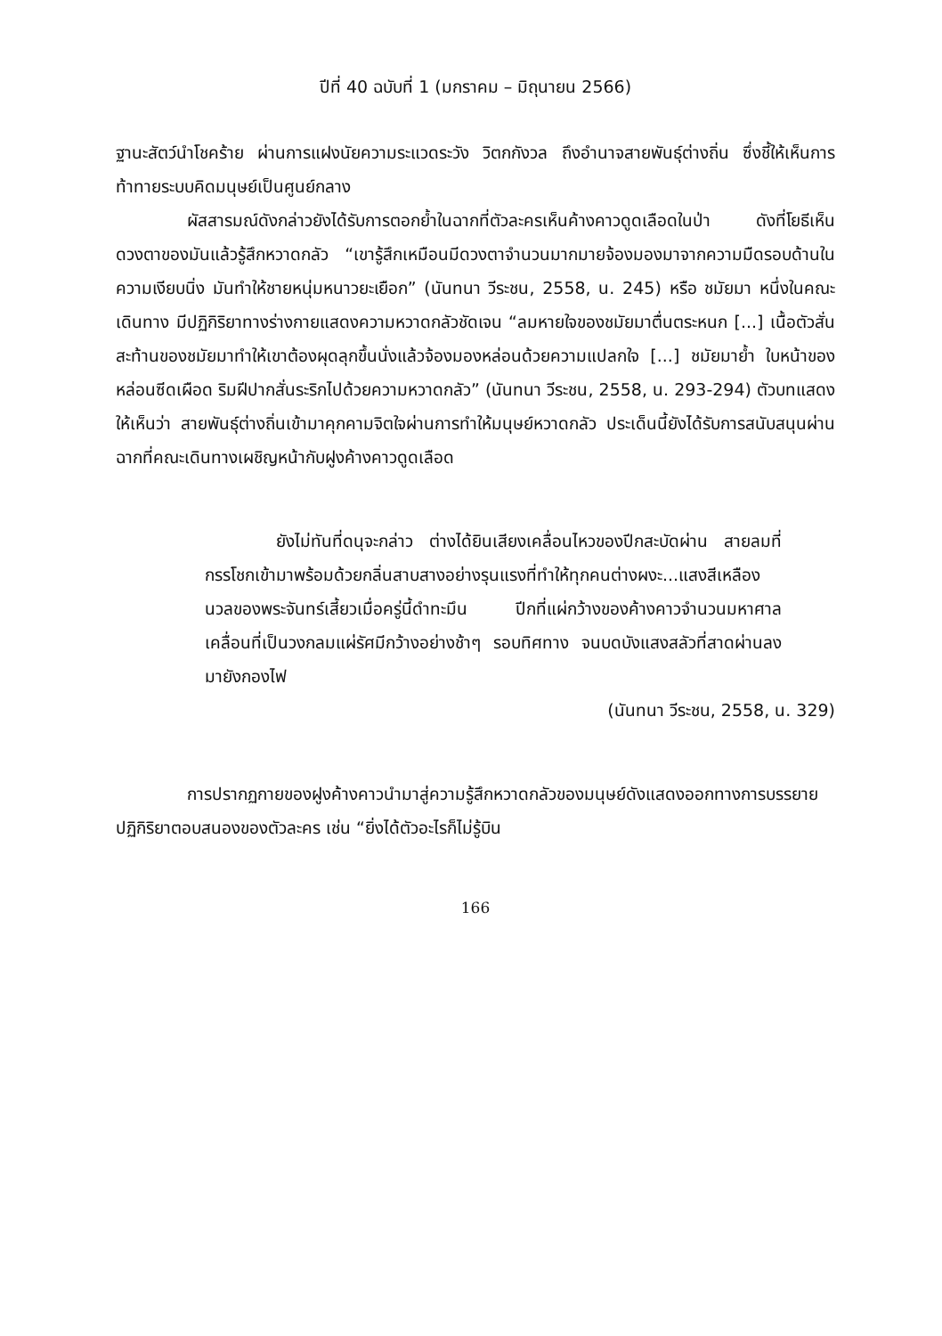ปีที่ 40 ฉบับที่ 1 (มกราคม – มิถุนายน 2566)
ฐานะสัตว์นำโชคร้าย ผ่านการแฝงนัยความระแวดระวัง วิตกกังวล ถึงอำนาจสายพันธุ์ต่างถิ่น ซึ่งชี้ให้เห็นการท้าทายระบบคิดมนุษย์เป็นศูนย์กลาง
ผัสสารมณ์ดังกล่าวยังได้รับการตอกย้ำในฉากที่ตัวละครเห็นค้างคาวดูดเลือดในป่า ดังที่โยธีเห็นดวงตาของมันแล้วรู้สึกหวาดกลัว “เขารู้สึกเหมือนมีดวงตาจำนวนมากมายจ้องมองมาจากความมืดรอบด้านในความเงียบนิ่ง มันทำให้ชายหนุ่มหนาวยะเยือก” (นันทนา วีระชน, 2558, น. 245) หรือ ชมัยมา หนึ่งในคณะเดินทาง มีปฏิกิริยาทางร่างกายแสดงความหวาดกลัวชัดเจน “ลมหายใจของชมัยมาตื่นตระหนก [...] เนื้อตัวสั่นสะท้านของชมัยมาทำให้เขาต้องผุดลุกขึ้นนั่งแล้วจ้องมองหล่อนด้วยความแปลกใจ [...] ชมัยมาย้ำ ใบหน้าของหล่อนซีดเผือด ริมฝีปากสั่นระริกไปด้วยความหวาดกลัว” (นันทนา วีระชน, 2558, น. 293-294) ตัวบทแสดงให้เห็นว่า สายพันธุ์ต่างถิ่นเข้ามาคุกคามจิตใจผ่านการทำให้มนุษย์หวาดกลัว ประเด็นนี้ยังได้รับการสนับสนุนผ่านฉากที่คณะเดินทางเผชิญหน้ากับฝูงค้างคาวดูดเลือด
ยังไม่ทันที่ดนุจะกล่าว ต่างได้ยินเสียงเคลื่อนไหวของปีกสะบัดผ่าน สายลมที่กรรโชกเข้ามาพร้อมด้วยกลิ่นสาบสางอย่างรุนแรงที่ทำให้ทุกคนต่างผงะ...แสงสีเหลืองนวลของพระจันทร์เสี้ยวเมื่อครู่นี้ดำทะมึน ปีกที่แผ่กว้างของค้างคาวจำนวนมหาศาล เคลื่อนที่เป็นวงกลมแผ่รัศมีกว้างอย่างช้าๆ รอบทิศทาง จนบดบังแสงสลัวที่สาดผ่านลงมายังกองไฟ
(นันทนา วีระชน, 2558, น. 329)
การปรากฏกายของฝูงค้างคาวนำมาสู่ความรู้สึกหวาดกลัวของมนุษย์ดังแสดงออกทางการบรรยายปฏิกิริยาตอบสนองของตัวละคร เช่น “ยิ่งได้ตัวอะไรก็ไม่รู้บิน
166